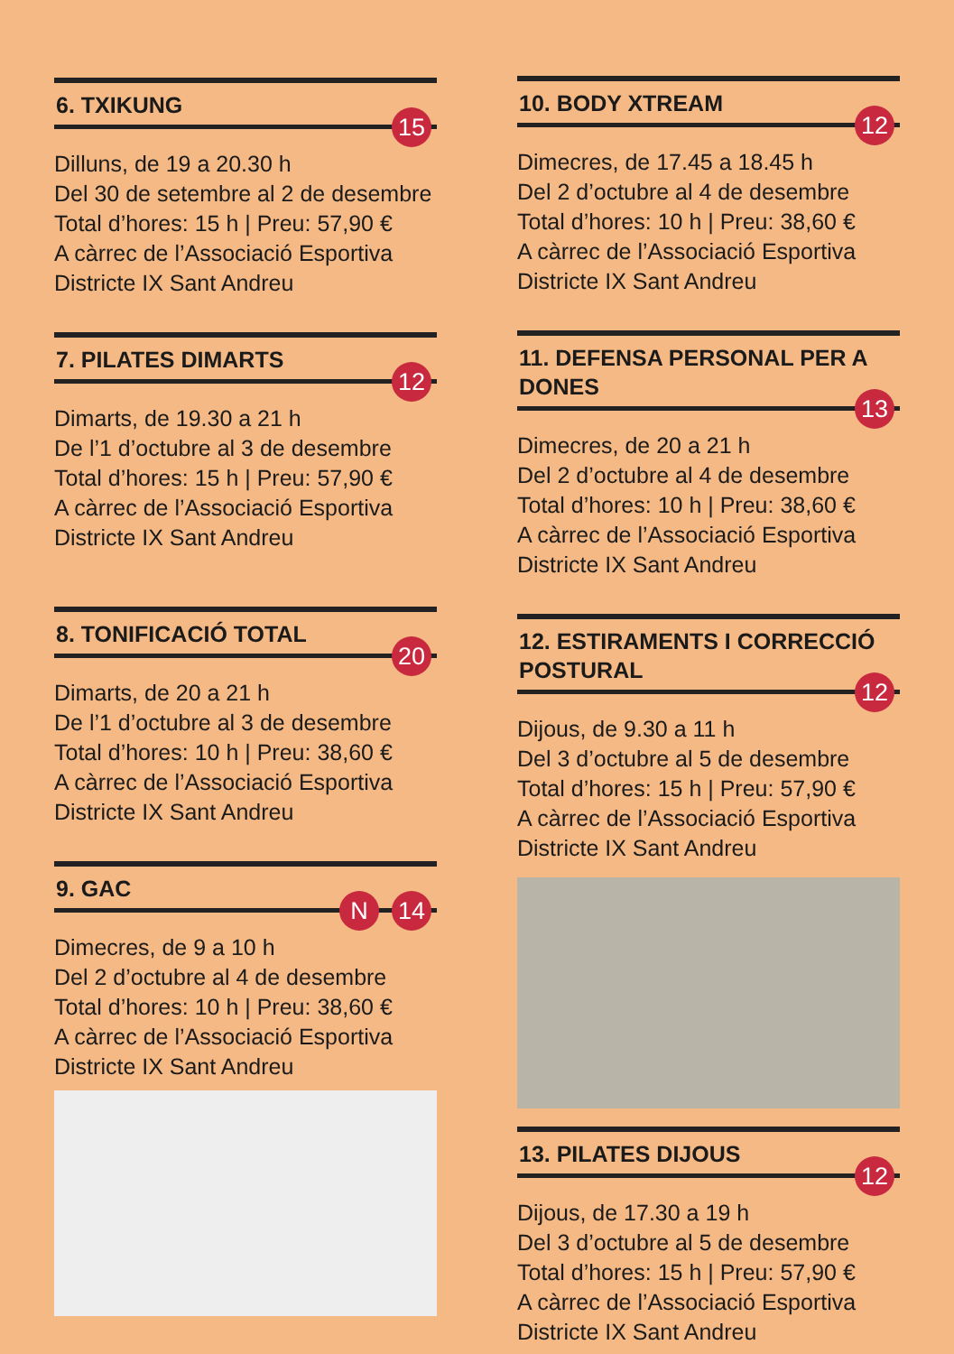6. TXIKUNG
15
Dilluns, de 19 a 20.30 h
Del 30 de setembre al 2 de desembre
Total d’hores: 15 h | Preu: 57,90 €
A càrrec de l’Associació Esportiva
Districte IX Sant Andreu
7. PILATES DIMARTS
12
Dimarts, de 19.30 a 21 h
De l’1 d’octubre al 3 de desembre
Total d’hores: 15 h | Preu: 57,90 €
A càrrec de l’Associació Esportiva
Districte IX Sant Andreu
8. TONIFICACIÓ TOTAL
20
Dimarts, de 20 a 21 h
De l’1 d’octubre al 3 de desembre
Total d’hores: 10 h | Preu: 38,60 €
A càrrec de l’Associació Esportiva
Districte IX Sant Andreu
9. GAC
N 14
Dimecres, de 9 a 10 h
Del 2 d’octubre al 4 de desembre
Total d’hores: 10 h | Preu: 38,60 €
A càrrec de l’Associació Esportiva
Districte IX Sant Andreu
10. BODY XTREAM
12
Dimecres, de 17.45 a 18.45 h
Del 2 d’octubre al 4 de desembre
Total d’hores: 10 h | Preu: 38,60 €
A càrrec de l’Associació Esportiva
Districte IX Sant Andreu
11. DEFENSA PERSONAL PER A DONES
13
Dimecres, de 20 a 21 h
Del 2 d’octubre al 4 de desembre
Total d’hores: 10 h | Preu: 38,60 €
A càrrec de l’Associació Esportiva
Districte IX Sant Andreu
12. ESTIRAMENTS I CORRECCIÓ POSTURAL
12
Dijous, de 9.30 a 11 h
Del 3 d’octubre al 5 de desembre
Total d’hores: 15 h | Preu: 57,90 €
A càrrec de l’Associació Esportiva
Districte IX Sant Andreu
13. PILATES DIJOUS
12
Dijous, de 17.30 a 19 h
Del 3 d’octubre al 5 de desembre
Total d’hores: 15 h | Preu: 57,90 €
A càrrec de l’Associació Esportiva
Districte IX Sant Andreu